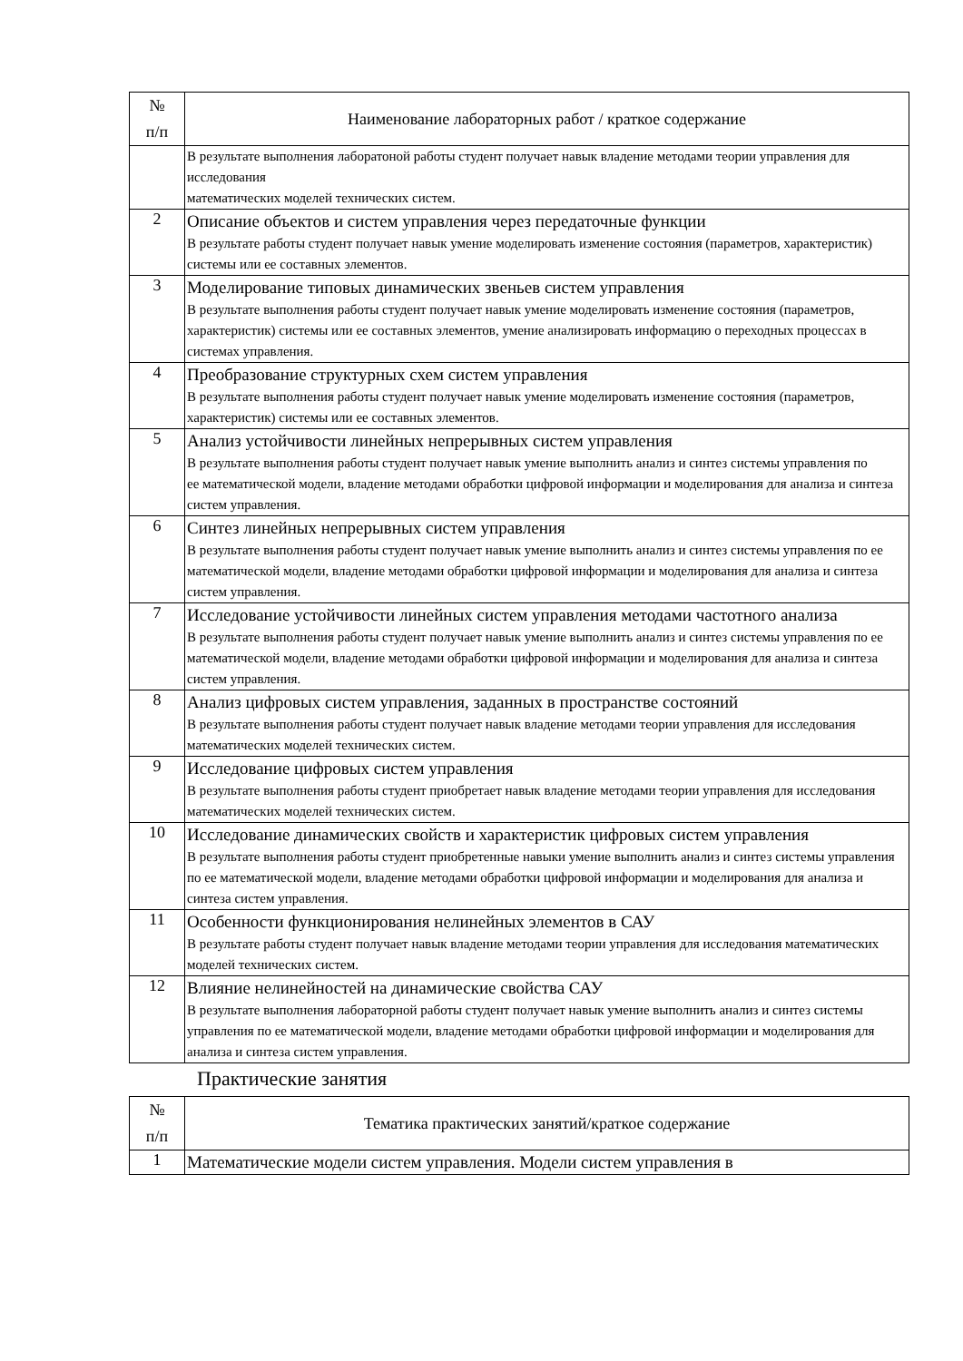| № п/п | Наименование лабораторных работ / краткое содержание |
| --- | --- |
| | В результате выполнения лаборатоной работы студент получает навык владение методами теории управления для исследования математических моделей технических систем. |
| 2 | Описание объектов и систем управления через передаточные функции В результате работы студент получает навык умение моделировать изменение состояния (параметров, характеристик) системы или ее составных элементов. |
| 3 | Моделирование типовых динамических звеньев систем управления В результате выполнения работы студент получает навык умение моделировать изменение состояния (параметров, характеристик) системы или ее составных элементов, умение анализировать информацию о переходных процессах в системах управления. |
| 4 | Преобразование структурных схем систем управления В результате выполнения работы студент получает навык умение моделировать изменение состояния (параметров, характеристик) системы или ее составных элементов. |
| 5 | Анализ устойчивости линейных непрерывных систем управления В результате выполнения работы студент получает навык умение выполнить анализ и синтез системы управления по ее математической модели, владение методами обработки цифровой информации и моделирования для анализа и синтеза систем управления. |
| 6 | Синтез линейных непрерывных систем управления В результате выполнения работы студент получает навык умение выполнить анализ и синтез системы управления по ее математической модели, владение методами обработки цифровой информации и моделирования для анализа и синтеза систем управления. |
| 7 | Исследование устойчивости линейных систем управления методами частотного анализа В результате выполнения работы студент получает навык умение выполнить анализ и синтез системы управления по ее математической модели, владение методами обработки цифровой информации и моделирования для анализа и синтеза систем управления. |
| 8 | Анализ цифровых систем управления, заданных в пространстве состояний В результате выполнения работы студент получает навык владение методами теории управления для исследования математических моделей технических систем. |
| 9 | Исследование цифровых систем управления В результате выполнения работы студент приобретает навык владение методами теории управления для исследования математических моделей технических систем. |
| 10 | Исследование динамических свойств и характеристик цифровых систем управления В результате выполнения работы студент приобретенные навыки умение выполнить анализ и синтез системы управления по ее математической модели, владение методами обработки цифровой информации и моделирования для анализа и синтеза систем управления. |
| 11 | Особенности функционирования нелинейных элементов в САУ В результате работы студент получает навык владение методами теории управления для исследования математических моделей технических систем. |
| 12 | Влияние нелинейностей на динамические свойства САУ В результате выполнения лабораторной работы студент получает навык умение выполнить анализ и синтез системы управления по ее математической модели, владение методами обработки цифровой информации и моделирования для анализа и синтеза систем управления. |
Практические занятия
| № п/п | Тематика практических занятий/краткое содержание |
| --- | --- |
| 1 | Математические модели систем управления. Модели систем управления в |